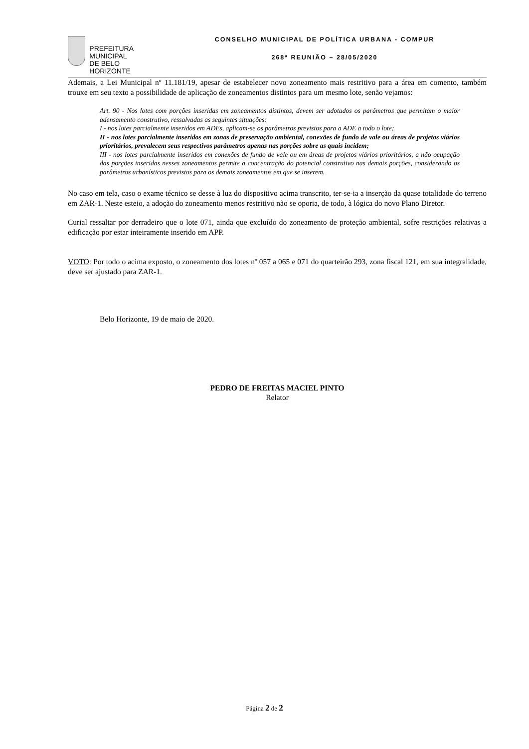PREFEITURA MUNICIPAL
DE BELO HORIZONTE
CONSELHO MUNICIPAL DE POLÍTICA URBANA - COMPUR
268ª REUNIÃO – 28/05/2020
Ademais, a Lei Municipal nº 11.181/19, apesar de estabelecer novo zoneamento mais restritivo para a área em comento, também trouxe em seu texto a possibilidade de aplicação de zoneamentos distintos para um mesmo lote, senão vejamos:
Art. 90 - Nos lotes com porções inseridas em zoneamentos distintos, devem ser adotados os parâmetros que permitam o maior adensamento construtivo, ressalvadas as seguintes situações:
I - nos lotes parcialmente inseridos em ADEs, aplicam-se os parâmetros previstos para a ADE a todo o lote;
II - nos lotes parcialmente inseridos em zonas de preservação ambiental, conexões de fundo de vale ou áreas de projetos viários prioritários, prevalecem seus respectivos parâmetros apenas nas porções sobre as quais incidem;
III - nos lotes parcialmente inseridos em conexões de fundo de vale ou em áreas de projetos viários prioritários, a não ocupação das porções inseridas nesses zoneamentos permite a concentração do potencial construtivo nas demais porções, considerando os parâmetros urbanísticos previstos para os demais zoneamentos em que se inserem.
No caso em tela, caso o exame técnico se desse à luz do dispositivo acima transcrito, ter-se-ia a inserção da quase totalidade do terreno em ZAR-1. Neste esteio, a adoção do zoneamento menos restritivo não se oporia, de todo, à lógica do novo Plano Diretor.
Curial ressaltar por derradeiro que o lote 071, ainda que excluído do zoneamento de proteção ambiental, sofre restrições relativas a edificação por estar inteiramente inserido em APP.
VOTO: Por todo o acima exposto, o zoneamento dos lotes nº 057 a 065 e 071 do quarteirão 293, zona fiscal 121, em sua integralidade, deve ser ajustado para ZAR-1.
Belo Horizonte, 19 de maio de 2020.
PEDRO DE FREITAS MACIEL PINTO
Relator
Página 2 de 2